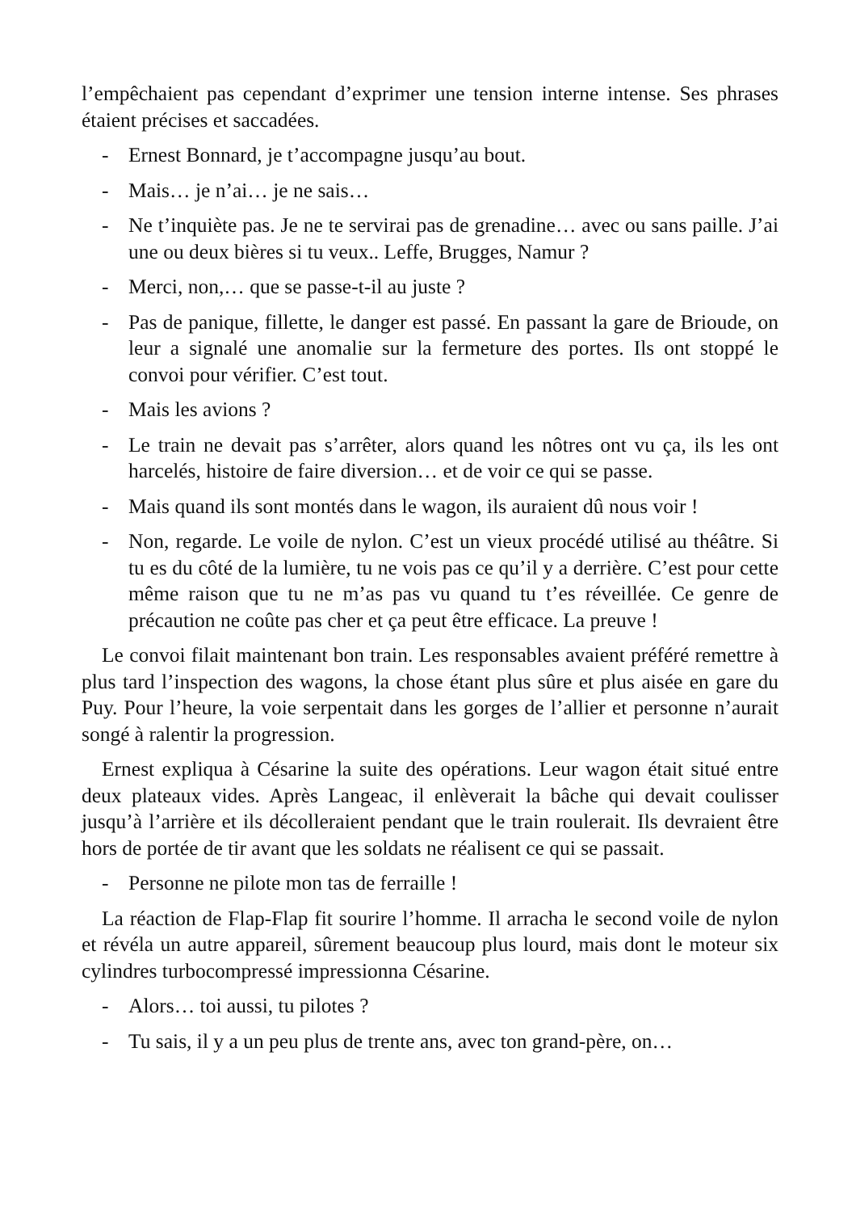l’empêchaient pas cependant d’exprimer une tension interne intense. Ses phrases étaient précises et saccadées.
- Ernest Bonnard, je t’accompagne jusqu’au bout.
- Mais… je n’ai… je ne sais…
- Ne t’inquiète pas. Je ne te servirai pas de grenadine… avec ou sans paille. J’ai une ou deux bières si tu veux.. Leffe, Brugges, Namur ?
- Merci, non,… que se passe-t-il au juste ?
- Pas de panique, fillette, le danger est passé. En passant la gare de Brioude, on leur a signalé une anomalie sur la fermeture des portes. Ils ont stoppé le convoi pour vérifier. C’est tout.
- Mais les avions ?
- Le train ne devait pas s’arrêter, alors quand les nôtres ont vu ça, ils les ont harcelés, histoire de faire diversion… et de voir ce qui se passe.
- Mais quand ils sont montés dans le wagon, ils auraient dû nous voir !
- Non, regarde. Le voile de nylon. C’est un vieux procédé utilisé au théâtre. Si tu es du côté de la lumière, tu ne vois pas ce qu’il y a derrière. C’est pour cette même raison que tu ne m’as pas vu quand tu t’es réveillée. Ce genre de précaution ne coûte pas cher et ça peut être efficace. La preuve !
Le convoi filait maintenant bon train. Les responsables avaient préféré remettre à plus tard l’inspection des wagons, la chose étant plus sûre et plus aisée en gare du Puy. Pour l’heure, la voie serpentait dans les gorges de l’allier et personne n’aurait songé à ralentir la progression.
Ernest expliqua à Césarine la suite des opérations. Leur wagon était situé entre deux plateaux vides. Après Langeac, il enlèverait la bâche qui devait coulisser jusqu’à l’arrière et ils décolleraient pendant que le train roulerait. Ils devraient être hors de portée de tir avant que les soldats ne réalisent ce qui se passait.
- Personne ne pilote mon tas de ferraille !
La réaction de Flap-Flap fit sourire l’homme. Il arracha le second voile de nylon et révéla un autre appareil, sûrement beaucoup plus lourd, mais dont le moteur six cylindres turbocompressé impressionna Césarine.
- Alors… toi aussi, tu pilotes ?
- Tu sais, il y a un peu plus de trente ans, avec ton grand-père, on…